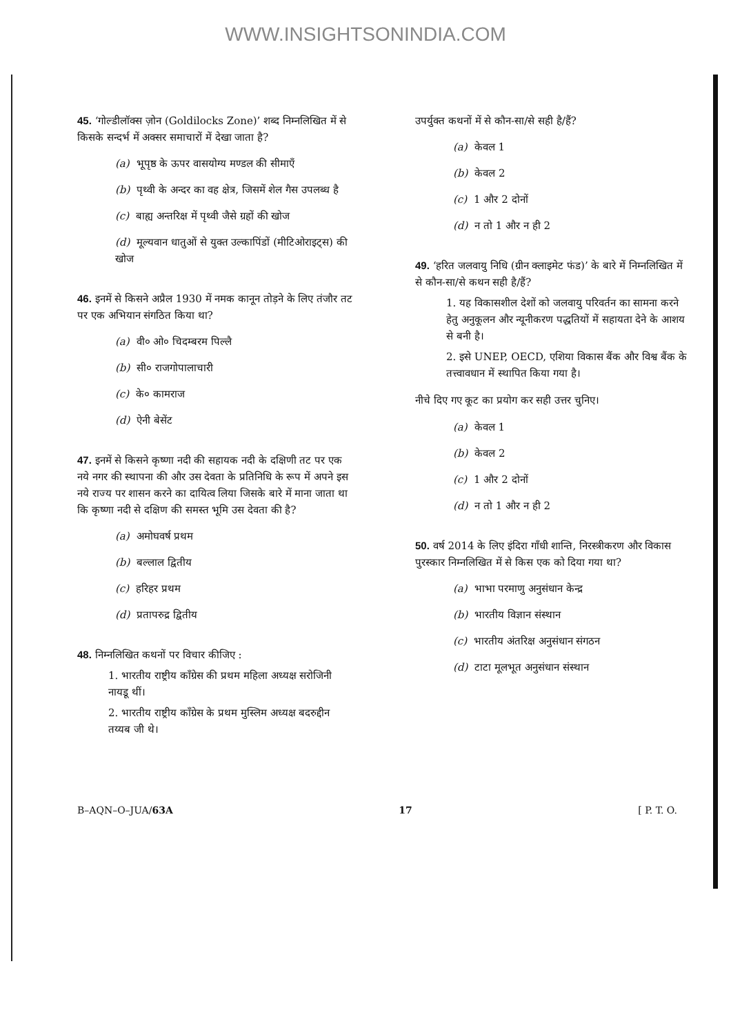WWW.INSIGHTSONINDIA.COM
45. ‘गोल्डीलॉक्स ज़ोन (Goldilocks Zone)’ शब्द निम्नलिखित में से किसके सन्दर्भ में अक्सर समाचारों में देखा जाता है?
(a) भूपृष्ठ के ऊपर वासयोग्य मण्डल की सीमाएँ
(b) पृथ्वी के अन्दर का वह क्षेत्र, जिसमें शेल गैस उपलब्ध है
(c) बाह्य अन्तरिक्ष में पृथ्वी जैसे ग्रहों की खोज
(d) मूल्यवान धातुओं से युक्त उल्कापिंडों (मीटिओराइट्स) की खोज
46. इनमें से किसने अप्रैल 1930 में नमक कानून तोड़ने के लिए तंजौर तट पर एक अभियान संगठित किया था?
(a) वी० ओ० चिदम्बरम पिल्लै
(b) सी० राजगोपालाचारी
(c) के० कामराज
(d) ऐनी बेसेंट
47. इनमें से किसने कृष्णा नदी की सहायक नदी के दक्षिणी तट पर एक नये नगर की स्थापना की और उस देवता के प्रतिनिधि के रूप में अपने इस नये राज्य पर शासन करने का दायित्व लिया जिसके बारे में माना जाता था कि कृष्णा नदी से दक्षिण की समस्त भूमि उस देवता की है?
(a) अमोघवर्ष प्रथम
(b) बल्लाल द्वितीय
(c) हरिहर प्रथम
(d) प्रतापरुद्र द्वितीय
48. निम्नलिखित कथनों पर विचार कीजिए :
1. भारतीय राष्ट्रीय काँग्रेस की प्रथम महिला अध्यक्ष सरोजिनी नायडू थीं।
2. भारतीय राष्ट्रीय काँग्रेस के प्रथम मुस्लिम अध्यक्ष बदरुद्दीन तय्यब जी थे।
उपर्युक्त कथनों में से कौन-सा/से सही है/हैं?
(a) केवल 1
(b) केवल 2
(c) 1 और 2 दोनों
(d) न तो 1 और न ही 2
49. ‘हरित जलवायु निधि (ग्रीन क्लाइमेट फंड)’ के बारे में निम्नलिखित में से कौन-सा/से कथन सही है/हैं?
1. यह विकासशील देशों को जलवायु परिवर्तन का सामना करने हेतु अनुकूलन और न्यूनीकरण पद्धतियों में सहायता देने के आशय से बनी है।
2. इसे UNEP, OECD, एशिया विकास बैंक और विश्व बैंक के तत्त्वावधान में स्थापित किया गया है।
नीचे दिए गए कूट का प्रयोग कर सही उत्तर चुनिए।
(a) केवल 1
(b) केवल 2
(c) 1 और 2 दोनों
(d) न तो 1 और न ही 2
50. वर्ष 2014 के लिए इंदिरा गाँधी शान्ति, निरस्त्रीकरण और विकास पुरस्कार निम्नलिखित में से किस एक को दिया गया था?
(a) भाभा परमाणु अनुसंधान केन्द्र
(b) भारतीय विज्ञान संस्थान
(c) भारतीय अंतरिक्ष अनुसंधान संगठन
(d) टाटा मूलभूत अनुसंधान संस्थान
B–AQN–O–JUA/63A 17 [ P. T. O.